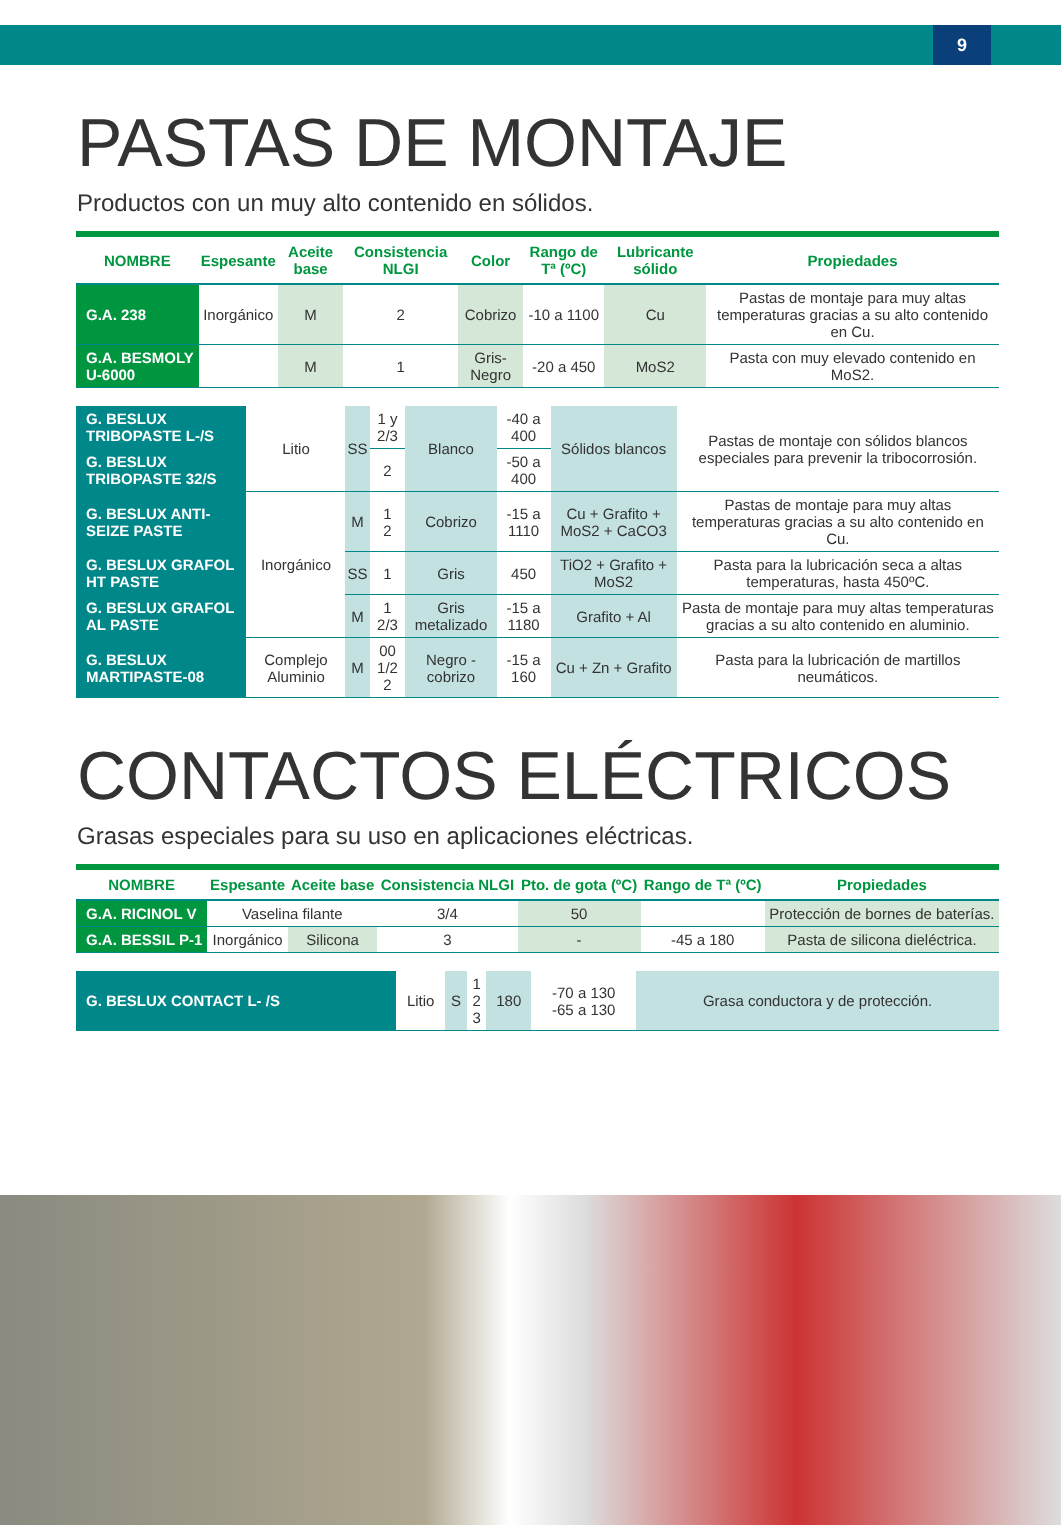9
PASTAS DE MONTAJE
Productos con un muy alto contenido en sólidos.
| NOMBRE | Espesante | Aceite base | Consistencia NLGI | Color | Rango de Tª (ºC) | Lubricante sólido | Propiedades |
| --- | --- | --- | --- | --- | --- | --- | --- |
| G.A. 238 | Inorgánico | M | 2 | Cobrizo | -10 a 1100 | Cu | Pastas de montaje para muy altas temperaturas gracias a su alto contenido en Cu. |
| G.A. BESMOLY U-6000 | | M | 1 | Gris-Negro | -20 a 450 | MoS2 | Pasta con muy elevado contenido en MoS2. |
| G. BESLUX TRIBOPASTE L-/S | Litio | SS | 1 y 2/3 | Blanco | -40 a 400 | Sólidos blancos | Pastas de montaje con sólidos blancos especiales para prevenir la tribocorrosión. |
| G. BESLUX TRIBOPASTE 32/S | | | 2 | | -50 a 400 | | |
| G. BESLUX ANTI-SEIZE PASTE | Inorgánico | M | 1 2 | Cobrizo | -15 a 1110 | Cu + Grafito + MoS2 + CaCO3 | Pastas de montaje para muy altas temperaturas gracias a su alto contenido en Cu. |
| G. BESLUX GRAFOL HT PASTE | | SS | 1 | Gris | 450 | TiO2 + Grafito + MoS2 | Pasta para la lubricación seca a altas temperaturas, hasta 450ºC. |
| G. BESLUX GRAFOL AL PASTE | | M | 1 2/3 | Gris metalizado | -15 a 1180 | Grafito + Al | Pasta de montaje para muy altas temperaturas gracias a su alto contenido en aluminio. |
| G. BESLUX MARTIPASTE-08 | Complejo Aluminio | M | 00 1/2 2 | Negro - cobrizo | -15 a 160 | Cu + Zn + Grafito | Pasta para la lubricación de martillos neumáticos. |
CONTACTOS ELÉCTRICOS
Grasas especiales para su uso en aplicaciones eléctricas.
| NOMBRE | Espesante | Aceite base | Consistencia NLGI | Pto. de gota (ºC) | Rango de Tª (ºC) | Propiedades |
| --- | --- | --- | --- | --- | --- | --- |
| G.A. RICINOL V | Vaselina filante | | 3/4 | 50 | | Protección de bornes de baterías. |
| G.A. BESSIL P-1 | Inorgánico | Silicona | 3 | - | -45 a 180 | Pasta de silicona dieléctrica. |
| G. BESLUX CONTACT L- /S | Litio | S | 1 2 3 | 180 | -70 a 130 -65 a 130 | Grasa conductora y de protección. |